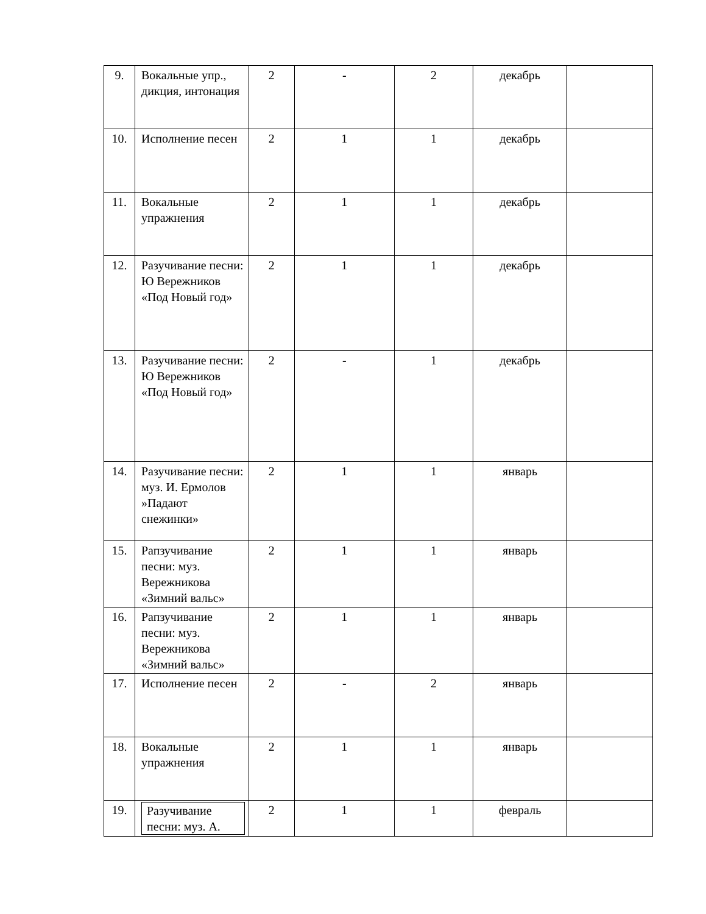| 9. | Вокальные упр., дикция, интонация | 2 | - | 2 | декабрь | |
| 10. | Исполнение песен | 2 | 1 | 1 | декабрь | |
| 11. | Вокальные упражнения | 2 | 1 | 1 | декабрь | |
| 12. | Разучивание песни: Ю Вережников «Под Новый год» | 2 | 1 | 1 | декабрь | |
| 13. | Разучивание песни: Ю Вережников «Под Новый год» | 2 | - | 1 | декабрь | |
| 14. | Разучивание песни: муз. И. Ермолов »Падают снежинки» | 2 | 1 | 1 | январь | |
| 15. | Рапзучивание песни: муз. Вережникова «Зимний вальс» | 2 | 1 | 1 | январь | |
| 16. | Рапзучивание песни: муз. Вережникова «Зимний вальс» | 2 | 1 | 1 | январь | |
| 17. | Исполнение песен | 2 | - | 2 | январь | |
| 18. | Вокальные упражнения | 2 | 1 | 1 | январь | |
| 19. | Разучивание песни: муз. А. | 2 | 1 | 1 | февраль | |